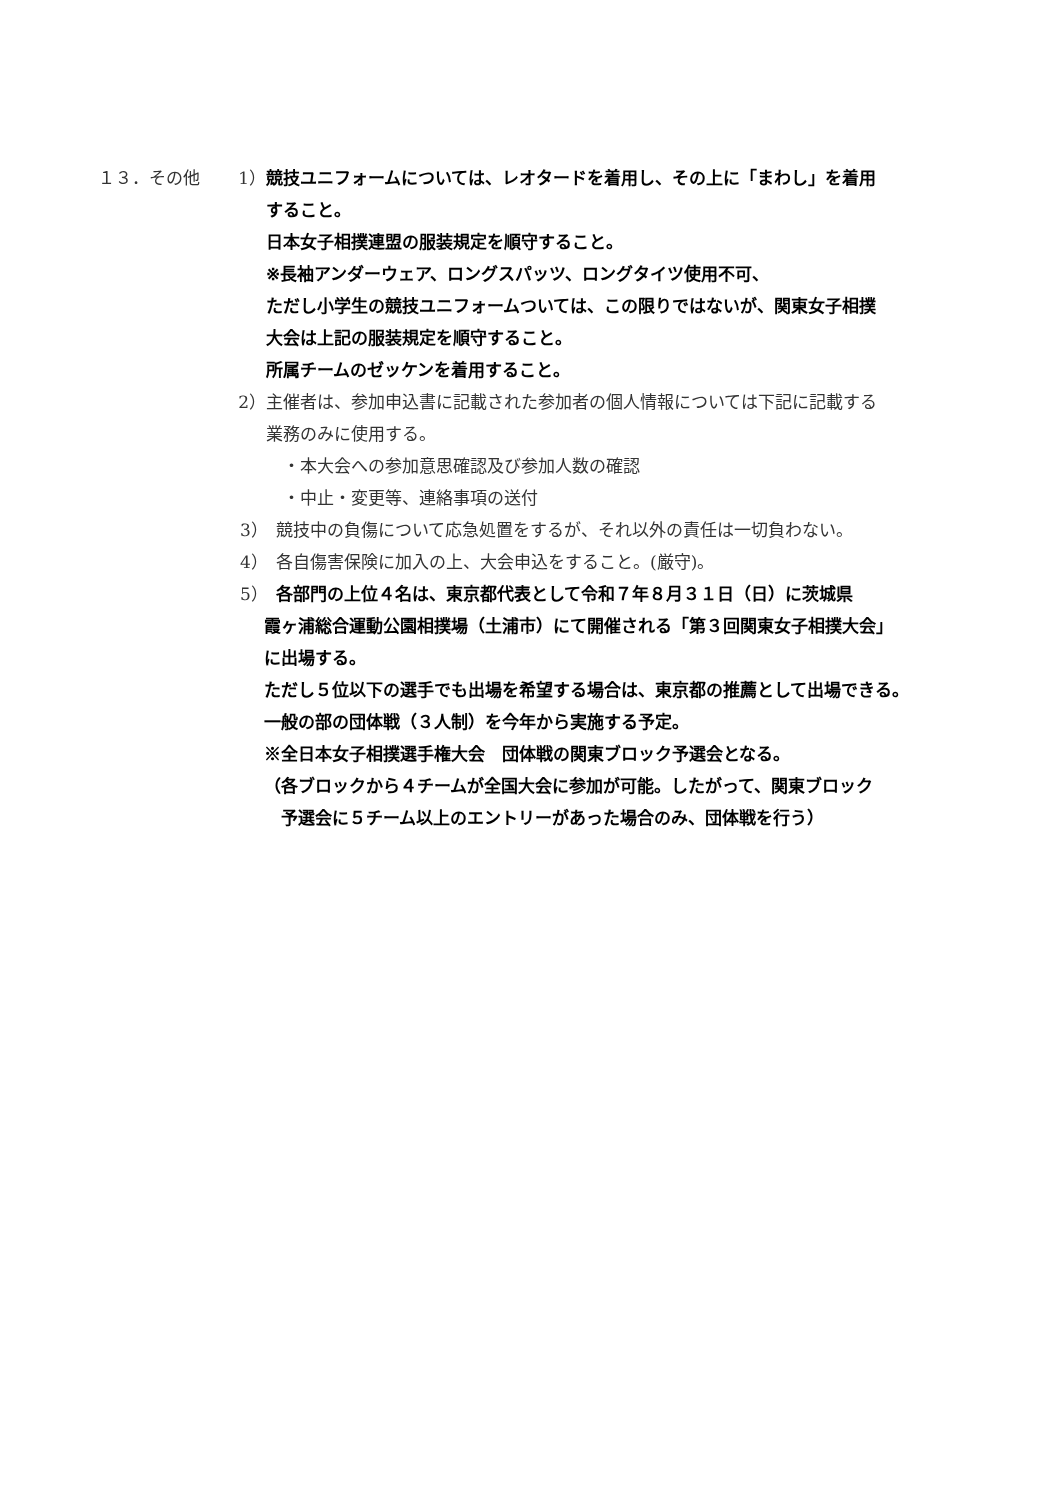１３．その他 1） 競技ユニフォームについては、レオタードを着用し、その上に「まわし」を着用
すること。
日本女子相撲連盟の服装規定を順守すること。
※長袖アンダーウェア、ロングスパッツ、ロングタイツ使用不可、
ただし小学生の競技ユニフォームついては、この限りではないが、関東女子相撲
大会は上記の服装規定を順守すること。
所属チームのゼッケンを着用すること。
2） 主催者は、参加申込書に記載された参加者の個人情報については下記に記載する
業務のみに使用する。
　・本大会への参加意思確認及び参加人数の確認
　・中止・変更等、連絡事項の送付
3） 競技中の負傷について応急処置をするが、それ以外の責任は一切負わない。
4） 各自傷害保険に加入の上、大会申込をすること。(厳守)。
5） 各部門の上位４名は、東京都代表として令和７年８月３１日（日）に茨城県
霞ヶ浦総合運動公園相撲場（土浦市）にて開催される「第３回関東女子相撲大会」
に出場する。
ただし５位以下の選手でも出場を希望する場合は、東京都の推薦として出場できる。
一般の部の団体戦（３人制）を今年から実施する予定。
※全日本女子相撲選手権大会　団体戦の関東ブロック予選会となる。
（各ブロックから４チームが全国大会に参加が可能。したがって、関東ブロック
　予選会に５チーム以上のエントリーがあった場合のみ、団体戦を行う）